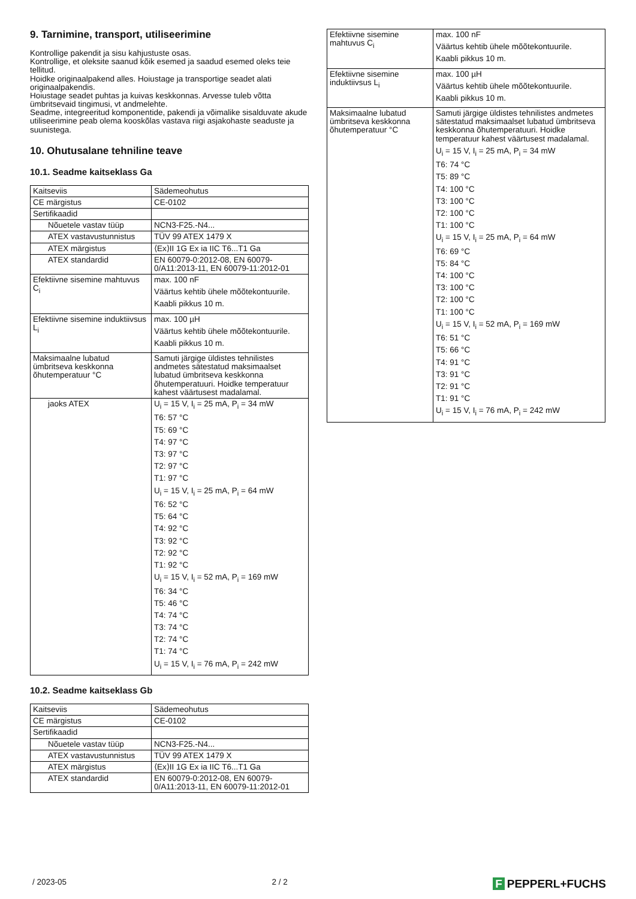9. Tarnimine, transport, utiliseerimine
Kontrollige pakendit ja sisu kahjustuste osas.
Kontrollige, et oleksite saanud kõik esemed ja saadud esemed oleks teie tellitud.
Hoidke originaalpakend alles. Hoiustage ja transportige seadet alati originaalpakendis.
Hoiustage seadet puhtas ja kuivas keskkonnas. Arvesse tuleb võtta ümbritsevaid tingimusi, vt andmelehte.
Seadme, integreeritud komponentide, pakendi ja võimalike sisalduvate akude utiliseerimine peab olema kooskõlas vastava riigi asjakohaste seaduste ja suunistega.
10. Ohutusalane tehniline teave
10.1. Seadme kaitseklass Ga
| Kaitseviis | Sädemeohutus |
| CE märgistus | CE-0102 |
| Sertifikaadid | |
| Nõuetele vastav tüüp | NCN3-F25.-N4... |
| ATEX vastavustunnistus | TÜV 99 ATEX 1479 X |
| ATEX märgistus | ⟨Ex⟩II 1G Ex ia IIC T6...T1 Ga |
| ATEX standardid | EN 60079-0:2012-08, EN 60079-0/A11:2013-11, EN 60079-11:2012-01 |
| Efektiivne sisemine mahtuvus C<sub>i</sub> | max. 100 nF Väärtus kehtib ühele mõõtekontuurile. Kaabli pikkus 10 m. |
| Efektiivne sisemine induktiivsus L<sub>i</sub> | max. 100 µH Väärtus kehtib ühele mõõtekontuurile. Kaabli pikkus 10 m. |
| Maksimaalne lubatud ümbritseva keskkonna õhutemperatuur °C | Samuti järgige üldistes tehnilistes andmetes sätestatud maksimaalset lubatud ümbritseva keskkonna õhutemperatuuri. Hoidke temperatuur kahest väärtusest madalamal. |
| jaoks ATEX | U<sub>i</sub> = 15 V, I<sub>i</sub> = 25 mA, P<sub>i</sub> = 34 mW T6: 57 °C T5: 69 °C T4: 97 °C T3: 97 °C T2: 97 °C T1: 97 °C U<sub>i</sub> = 15 V, I<sub>i</sub> = 25 mA, P<sub>i</sub> = 64 mW T6: 52 °C T5: 64 °C T4: 92 °C T3: 92 °C T2: 92 °C T1: 92 °C U<sub>i</sub> = 15 V, I<sub>i</sub> = 52 mA, P<sub>i</sub> = 169 mW T6: 34 °C T5: 46 °C T4: 74 °C T3: 74 °C T2: 74 °C T1: 74 °C U<sub>i</sub> = 15 V, I<sub>i</sub> = 76 mA, P<sub>i</sub> = 242 mW |
10.2. Seadme kaitseklass Gb
| Kaitseviis | Sädemeohutus |
| CE märgistus | CE-0102 |
| Sertifikaadid | |
| Nõuetele vastav tüüp | NCN3-F25.-N4... |
| ATEX vastavustunnistus | TÜV 99 ATEX 1479 X |
| ATEX märgistus | ⟨Ex⟩II 1G Ex ia IIC T6...T1 Ga |
| ATEX standardid | EN 60079-0:2012-08, EN 60079-0/A11:2013-11, EN 60079-11:2012-01 |
| Efektiivne sisemine mahtuvus C<sub>i</sub> | max. 100 nF Väärtus kehtib ühele mõõtekontuurile. Kaabli pikkus 10 m. |
| Efektiivne sisemine induktiivsus L<sub>i</sub> | max. 100 µH Väärtus kehtib ühele mõõtekontuurile. Kaabli pikkus 10 m. |
| Maksimaalne lubatud ümbritseva keskkonna õhutemperatuur °C | Samuti järgige üldistes tehnilistes andmetes sätestatud maksimaalset lubatud ümbritseva keskkonna õhutemperatuuri. Hoidke temperatuur kahest väärtusest madalamal. U<sub>i</sub> = 15 V, I<sub>i</sub> = 25 mA, P<sub>i</sub> = 34 mW T6: 74 °C T5: 89 °C T4: 100 °C T3: 100 °C T2: 100 °C T1: 100 °C U<sub>i</sub> = 15 V, I<sub>i</sub> = 25 mA, P<sub>i</sub> = 64 mW T6: 69 °C T5: 84 °C T4: 100 °C T3: 100 °C T2: 100 °C T1: 100 °C U<sub>i</sub> = 15 V, I<sub>i</sub> = 52 mA, P<sub>i</sub> = 169 mW T6: 51 °C T5: 66 °C T4: 91 °C T3: 91 °C T2: 91 °C T1: 91 °C U<sub>i</sub> = 15 V, I<sub>i</sub> = 76 mA, P<sub>i</sub> = 242 mW |
/ 2023-05 2 / 2 F PEPPERL+FUCHS